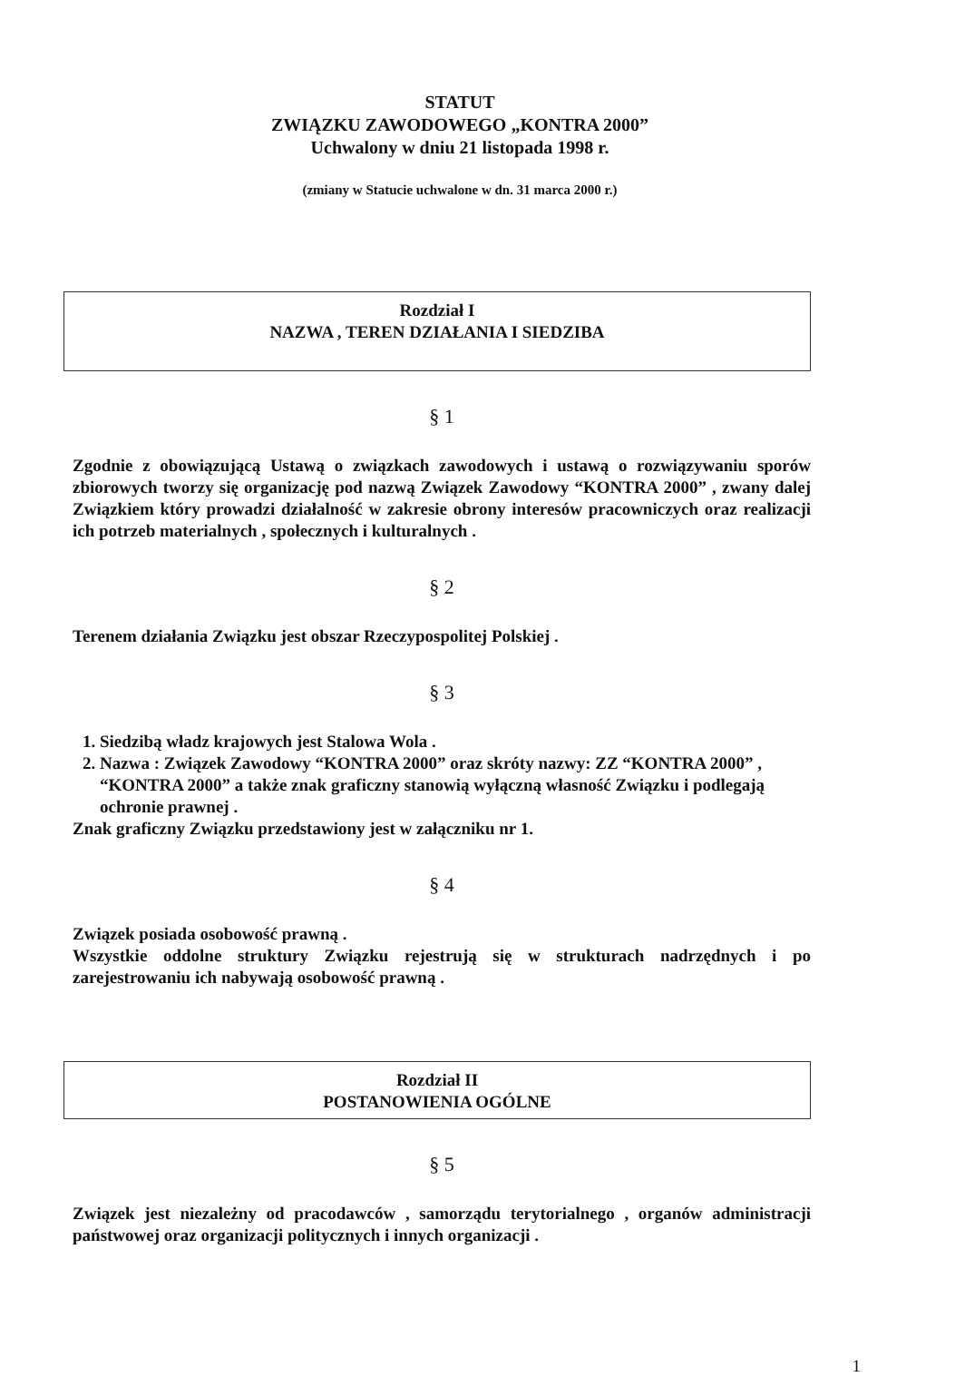STATUT
ZWIĄZKU ZAWODOWEGO „KONTRA 2000”
Uchwalony w dniu 21 listopada 1998 r.
(zmiany w Statucie uchwalone w dn. 31 marca 2000 r.)
Rozdział I
NAZWA , TEREN DZIAŁANIA I SIEDZIBA
§ 1
Zgodnie z obowiązującą Ustawą o związkach zawodowych i ustawą o rozwiązywaniu sporów zbiorowych tworzy się organizację pod nazwą Związek Zawodowy “KONTRA 2000” , zwany dalej Związkiem który prowadzi działalność w zakresie obrony interesów pracowniczych oraz realizacji ich potrzeb materialnych , społecznych i kulturalnych .
§ 2
Terenem działania Związku jest obszar Rzeczypospolitej Polskiej .
§ 3
1. Siedzibą władz krajowych jest Stalowa Wola .
2. Nazwa : Związek Zawodowy “KONTRA 2000” oraz skróty nazwy: ZZ “KONTRA 2000” , “KONTRA 2000” a także znak graficzny stanowią wyłączną własność Związku i podlegają ochronie prawnej .
Znak graficzny Związku przedstawiony jest w załączniku nr 1.
§ 4
Związek posiada osobowość prawną .
Wszystkie oddolne struktury Związku rejestrują się w strukturach nadrzędnych i po zarejestrowaniu ich nabywają osobowość prawną .
Rozdział II
POSTANOWIENIA OGÓLNE
§ 5
Związek jest niezależny od pracodawców , samorządu terytorialnego , organów administracji państwowej oraz organizacji politycznych i innych organizacji .
1